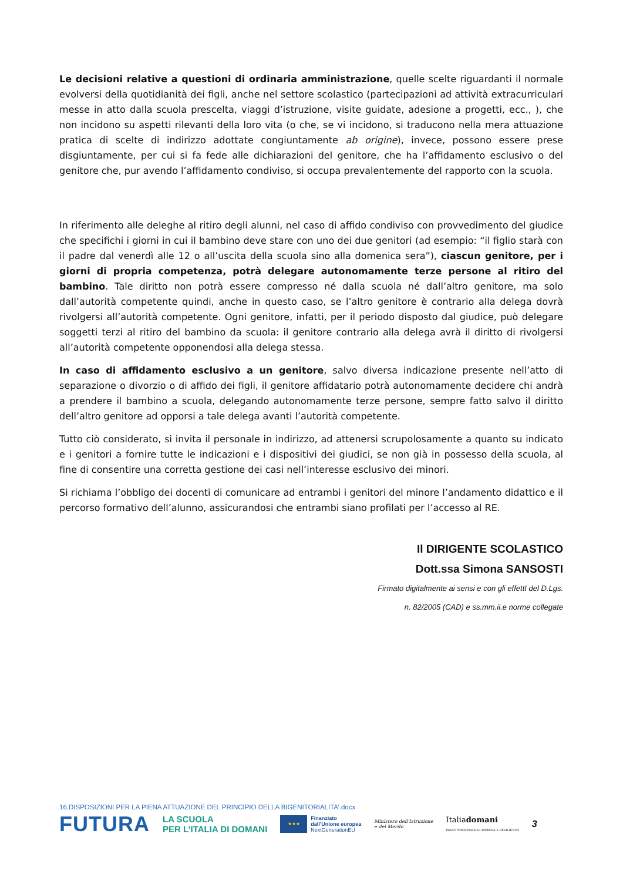Le decisioni relative a questioni di ordinaria amministrazione, quelle scelte riguardanti il normale evolversi della quotidianità dei figli, anche nel settore scolastico (partecipazioni ad attività extracurriculari messe in atto dalla scuola prescelta, viaggi d’istruzione, visite guidate, adesione a progetti, ecc., ), che non incidono su aspetti rilevanti della loro vita (o che, se vi incidono, si traducono nella mera attuazione pratica di scelte di indirizzo adottate congiuntamente ab origine), invece, possono essere prese disgiuntamente, per cui si fa fede alle dichiarazioni del genitore, che ha l’affidamento esclusivo o del genitore che, pur avendo l’affidamento condiviso, si occupa prevalentemente del rapporto con la scuola.
In riferimento alle deleghe al ritiro degli alunni, nel caso di affido condiviso con provvedimento del giudice che specifichi i giorni in cui il bambino deve stare con uno dei due genitori (ad esempio: “il figlio starà con il padre dal venerdì alle 12 o all’uscita della scuola sino alla domenica sera”), ciascun genitore, per i giorni di propria competenza, potrà delegare autonomamente terze persone al ritiro del bambino. Tale diritto non potrà essere compresso né dalla scuola né dall’altro genitore, ma solo dall’autorità competente quindi, anche in questo caso, se l’altro genitore è contrario alla delega dovrà rivolgersi all’autorità competente. Ogni genitore, infatti, per il periodo disposto dal giudice, può delegare soggetti terzi al ritiro del bambino da scuola: il genitore contrario alla delega avrà il diritto di rivolgersi all’autorità competente opponendosi alla delega stessa.
In caso di affidamento esclusivo a un genitore, salvo diversa indicazione presente nell’atto di separazione o divorzio o di affido dei figli, il genitore affidatario potrà autonomamente decidere chi andrà a prendere il bambino a scuola, delegando autonomamente terze persone, sempre fatto salvo il diritto dell’altro genitore ad opporsi a tale delega avanti l’autorità competente.
Tutto ciò considerato, si invita il personale in indirizzo, ad attenersi scrupolosamente a quanto su indicato e i genitori a fornire tutte le indicazioni e i dispositivi dei giudici, se non già in possesso della scuola, al fine di consentire una corretta gestione dei casi nell’interesse esclusivo dei minori.
Si richiama l’obbligo dei docenti di comunicare ad entrambi i genitori del minore l’andamento didattico e il percorso formativo dell’alunno, assicurandosi che entrambi siano profilati per l’accesso al RE.
Il DIRIGENTE SCOLASTICO
Dott.ssa Simona SANSOSTI
Firmato digitalmente ai sensi e con gli effettI del D.Lgs.
n. 82/2005 (CAD) e ss.mm.ii.e norme collegate
16.DISPOSIZIONI PER LA PIENA ATTUAZIONE DEL PRINCIPIO DELLA BIGENITORIALITA’.docx
FUTURA
LA SCUOLA
PER L’ITALIA DI DOMANI
★★★
Finanziato
dall’Unione europea
NextGenerationEU
Ministero dell’Istruzione
e del Merito
Italiadomani
PIANO NAZIONALE DI RIPRESA E RESILIENZA
3